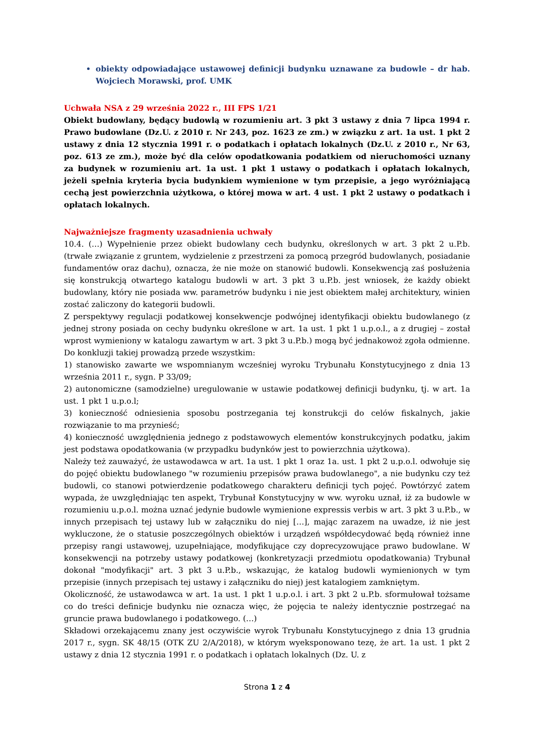obiekty odpowiadające ustawowej definicji budynku uznawane za budowle – dr hab. Wojciech Morawski, prof. UMK
Uchwała NSA z 29 września 2022 r., III FPS 1/21
Obiekt budowlany, będący budowlą w rozumieniu art. 3 pkt 3 ustawy z dnia 7 lipca 1994 r. Prawo budowlane (Dz.U. z 2010 r. Nr 243, poz. 1623 ze zm.) w związku z art. 1a ust. 1 pkt 2 ustawy z dnia 12 stycznia 1991 r. o podatkach i opłatach lokalnych (Dz.U. z 2010 r., Nr 63, poz. 613 ze zm.), może być dla celów opodatkowania podatkiem od nieruchomości uznany za budynek w rozumieniu art. 1a ust. 1 pkt 1 ustawy o podatkach i opłatach lokalnych, jeżeli spełnia kryteria bycia budynkiem wymienione w tym przepisie, a jego wyróżniającą cechą jest powierzchnia użytkowa, o której mowa w art. 4 ust. 1 pkt 2 ustawy o podatkach i opłatach lokalnych.
Najważniejsze fragmenty uzasadnienia uchwały
10.4. (…) Wypełnienie przez obiekt budowlany cech budynku, określonych w art. 3 pkt 2 u.P.b. (trwałe związanie z gruntem, wydzielenie z przestrzeni za pomocą przegród budowlanych, posiadanie fundamentów oraz dachu), oznacza, że nie może on stanowić budowli. Konsekwencją zaś posłużenia się konstrukcją otwartego katalogu budowli w art. 3 pkt 3 u.P.b. jest wniosek, że każdy obiekt budowlany, który nie posiada ww. parametrów budynku i nie jest obiektem małej architektury, winien zostać zaliczony do kategorii budowli.
Z perspektywy regulacji podatkowej konsekwencje podwójnej identyfikacji obiektu budowlanego (z jednej strony posiada on cechy budynku określone w art. 1a ust. 1 pkt 1 u.p.o.l., a z drugiej – został wprost wymieniony w katalogu zawartym w art. 3 pkt 3 u.P.b.) mogą być jednakowoż zgoła odmienne.
Do konkluzji takiej prowadzą przede wszystkim:
1) stanowisko zawarte we wspomnianym wcześniej wyroku Trybunału Konstytucyjnego z dnia 13 września 2011 r., sygn. P 33/09;
2) autonomiczne (samodzielne) uregulowanie w ustawie podatkowej definicji budynku, tj. w art. 1a ust. 1 pkt 1 u.p.o.l;
3) konieczność odniesienia sposobu postrzegania tej konstrukcji do celów fiskalnych, jakie rozwiązanie to ma przynieść;
4) konieczność uwzględnienia jednego z podstawowych elementów konstrukcyjnych podatku, jakim jest podstawa opodatkowania (w przypadku budynków jest to powierzchnia użytkowa).
Należy też zauważyć, że ustawodawca w art. 1a ust. 1 pkt 1 oraz 1a. ust. 1 pkt 2 u.p.o.l. odwołuje się do pojęć obiektu budowlanego "w rozumieniu przepisów prawa budowlanego", a nie budynku czy też budowli, co stanowi potwierdzenie podatkowego charakteru definicji tych pojęć. Powtórzyć zatem wypada, że uwzględniając ten aspekt, Trybunał Konstytucyjny w ww. wyroku uznał, iż za budowle w rozumieniu u.p.o.l. można uznać jedynie budowle wymienione expressis verbis w art. 3 pkt 3 u.P.b., w innych przepisach tej ustawy lub w załączniku do niej […], mając zarazem na uwadze, iż nie jest wykluczone, że o statusie poszczególnych obiektów i urządzeń współdecydować będą również inne przepisy rangi ustawowej, uzupełniające, modyfikujące czy doprecyzowujące prawo budowlane. W konsekwencji na potrzeby ustawy podatkowej (konkretyzacji przedmiotu opodatkowania) Trybunał dokonał "modyfikacji" art. 3 pkt 3 u.P.b., wskazując, że katalog budowli wymienionych w tym przepisie (innych przepisach tej ustawy i załączniku do niej) jest katalogiem zamkniętym.
Okoliczność, że ustawodawca w art. 1a ust. 1 pkt 1 u.p.o.l. i art. 3 pkt 2 u.P.b. sformułował tożsame co do treści definicje budynku nie oznacza więc, że pojęcia te należy identycznie postrzegać na gruncie prawa budowlanego i podatkowego. (…)
Składowi orzekającemu znany jest oczywiście wyrok Trybunału Konstytucyjnego z dnia 13 grudnia 2017 r., sygn. SK 48/15 (OTK ZU 2/A/2018), w którym wyeksponowano tezę, że art. 1a ust. 1 pkt 2 ustawy z dnia 12 stycznia 1991 r. o podatkach i opłatach lokalnych (Dz. U. z
Strona 1 z 4